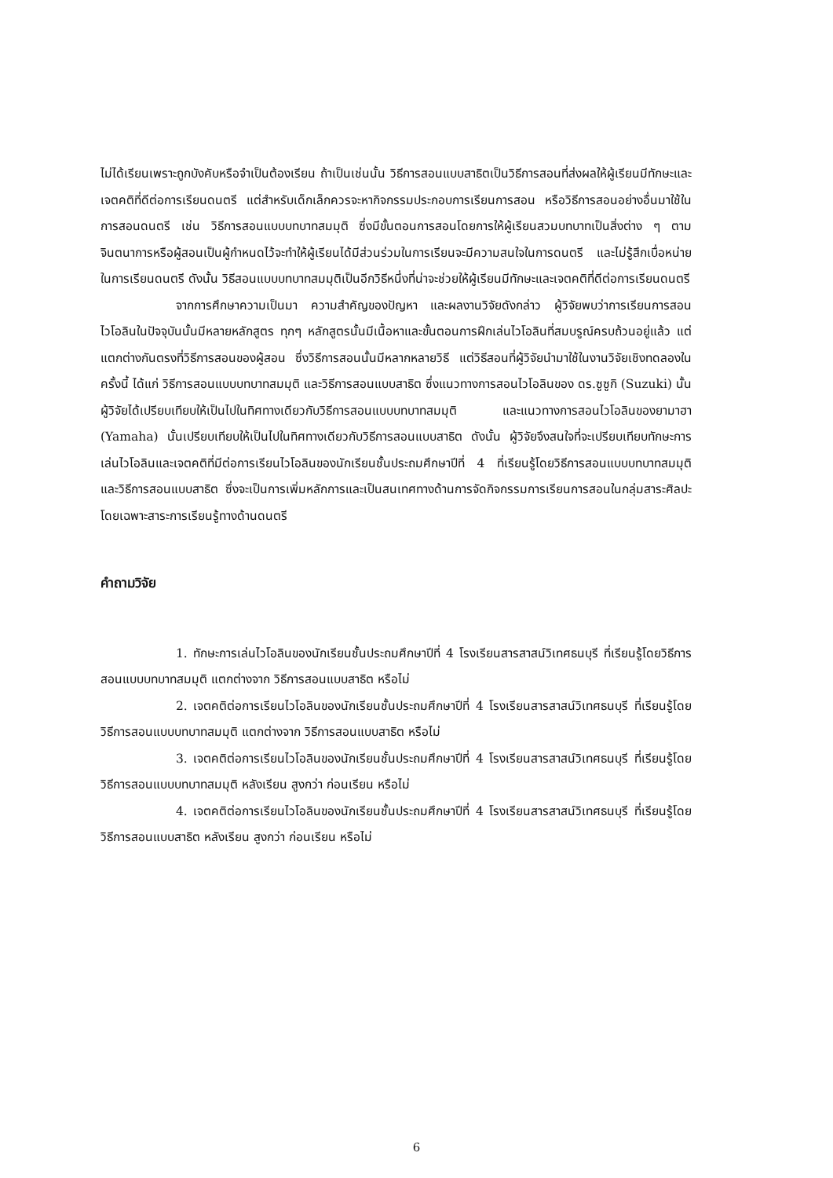ไม่ได้เรียนเพราะถูกบังคับหรือจำเป็นต้องเรียน ถ้าเป็นเช่นนั้น วิธีการสอนแบบสาธิตเป็นวิธีการสอนที่ส่งผลให้ผู้เรียนมีทักษะและเจตคติที่ดีต่อการเรียนดนตรี แต่สำหรับเด็กเล็กควรจะหากิจกรรมประกอบการเรียนการสอน หรือวิธีการสอนอย่างอื่นมาใช้ในการสอนดนตรี เช่น วิธีการสอนแบบบทบาทสมมุติ ซึ่งมีขั้นตอนการสอนโดยการให้ผู้เรียนสวมบทบาทเป็นสิ่งต่าง ๆ ตามจินตนาการหรือผู้สอนเป็นผู้กำหนดไว้จะทำให้ผู้เรียนได้มีส่วนร่วมในการเรียนจะมีความสนใจในการดนตรี และไม่รู้สึกเบื่อหน่ายในการเรียนดนตรี ดังนั้น วิธีสอนแบบบทบาทสมมุติเป็นอีกวิธีหนึ่งที่น่าจะช่วยให้ผู้เรียนมีทักษะและเจตคติที่ดีต่อการเรียนดนตรี
จากการศึกษาความเป็นมา ความสำคัญของปัญหา และผลงานวิจัยดังกล่าว ผู้วิจัยพบว่าการเรียนการสอนไวโอลินในปัจจุบันนั้นมีหลายหลักสูตร ทุกๆ หลักสูตรนั้นมีเนื้อหาและขั้นตอนการฝึกเล่นไวโอลินที่สมบรูณ์ครบถ้วนอยู่แล้ว แต่แตกต่างกันตรงที่วิธีการสอนของผู้สอน ซึ่งวิธีการสอนนั้นมีหลากหลายวิธี แต่วิธีสอนที่ผู้วิจัยนำมาใช้ในงานวิจัยเชิงทดลองในครั้งนี้ ได้แก่ วิธีการสอนแบบบทบาทสมมุติ และวิธีการสอนแบบสาธิต ซึ่งแนวทางการสอนไวโอลินของ ดร.ซูซูกิ (Suzuki) นั้นผู้วิจัยได้เปรียบเทียบให้เป็นไปในทิศทางเดียวกับวิธีการสอนแบบบทบาทสมมุติ และแนวทางการสอนไวโอลินของยามาฮา (Yamaha) นั้นเปรียบเทียบให้เป็นไปในทิศทางเดียวกับวิธีการสอนแบบสาธิต ดังนั้น ผู้วิจัยจึงสนใจที่จะเปรียบเทียบทักษะการเล่นไวโอลินและเจตคติที่มีต่อการเรียนไวโอลินของนักเรียนชั้นประถมศึกษาปีที่ 4 ที่เรียนรู้โดยวิธีการสอนแบบบทบาทสมมุติ และวิธีการสอนแบบสาธิต ซึ่งจะเป็นการเพิ่มหลักการและเป็นสนเทศทางด้านการจัดกิจกรรมการเรียนการสอนในกลุ่มสาระศิลปะ โดยเฉพาะสาระการเรียนรู้ทางด้านดนตรี
คำถามวิจัย
1. ทักษะการเล่นไวโอลินของนักเรียนชั้นประถมศึกษาปีที่ 4 โรงเรียนสารสาสน์วิเทศธนบุรี ที่เรียนรู้โดยวิธีการสอนแบบบทบาทสมมุติ แตกต่างจาก วิธีการสอนแบบสาธิต หรือไม่
2. เจตคติต่อการเรียนไวโอลินของนักเรียนชั้นประถมศึกษาปีที่ 4 โรงเรียนสารสาสน์วิเทศธนบุรี ที่เรียนรู้โดยวิธีการสอนแบบบทบาทสมมุติ แตกต่างจาก วิธีการสอนแบบสาธิต หรือไม่
3. เจตคติต่อการเรียนไวโอลินของนักเรียนชั้นประถมศึกษาปีที่ 4 โรงเรียนสารสาสน์วิเทศธนบุรี ที่เรียนรู้โดยวิธีการสอนแบบบทบาทสมมุติ หลังเรียน สูงกว่า ก่อนเรียน หรือไม่
4. เจตคติต่อการเรียนไวโอลินของนักเรียนชั้นประถมศึกษาปีที่ 4 โรงเรียนสารสาสน์วิเทศธนบุรี ที่เรียนรู้โดยวิธีการสอนแบบสาธิต หลังเรียน สูงกว่า ก่อนเรียน หรือไม่
6